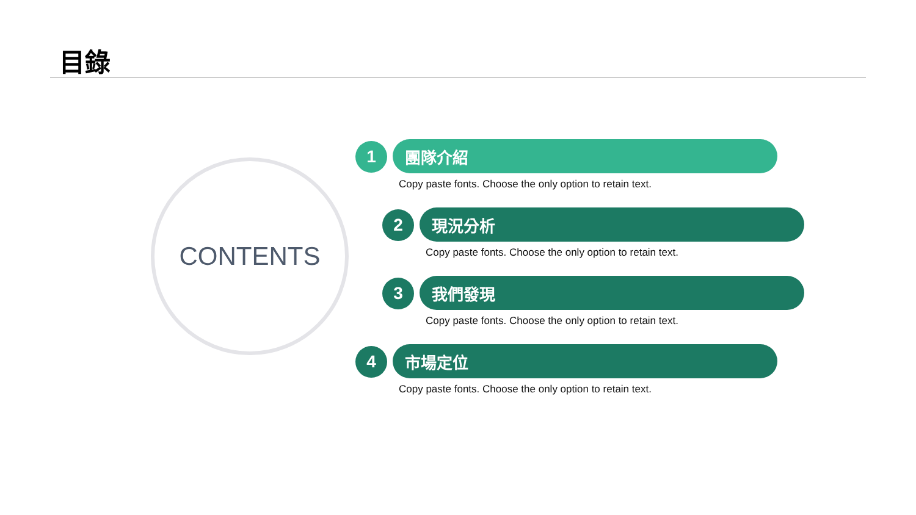目錄
CONTENTS
1 團隊介紹
Copy paste fonts. Choose the only option to retain text.
2 現況分析
Copy paste fonts. Choose the only option to retain text.
3 我們發現
Copy paste fonts. Choose the only option to retain text.
4 市場定位
Copy paste fonts. Choose the only option to retain text.